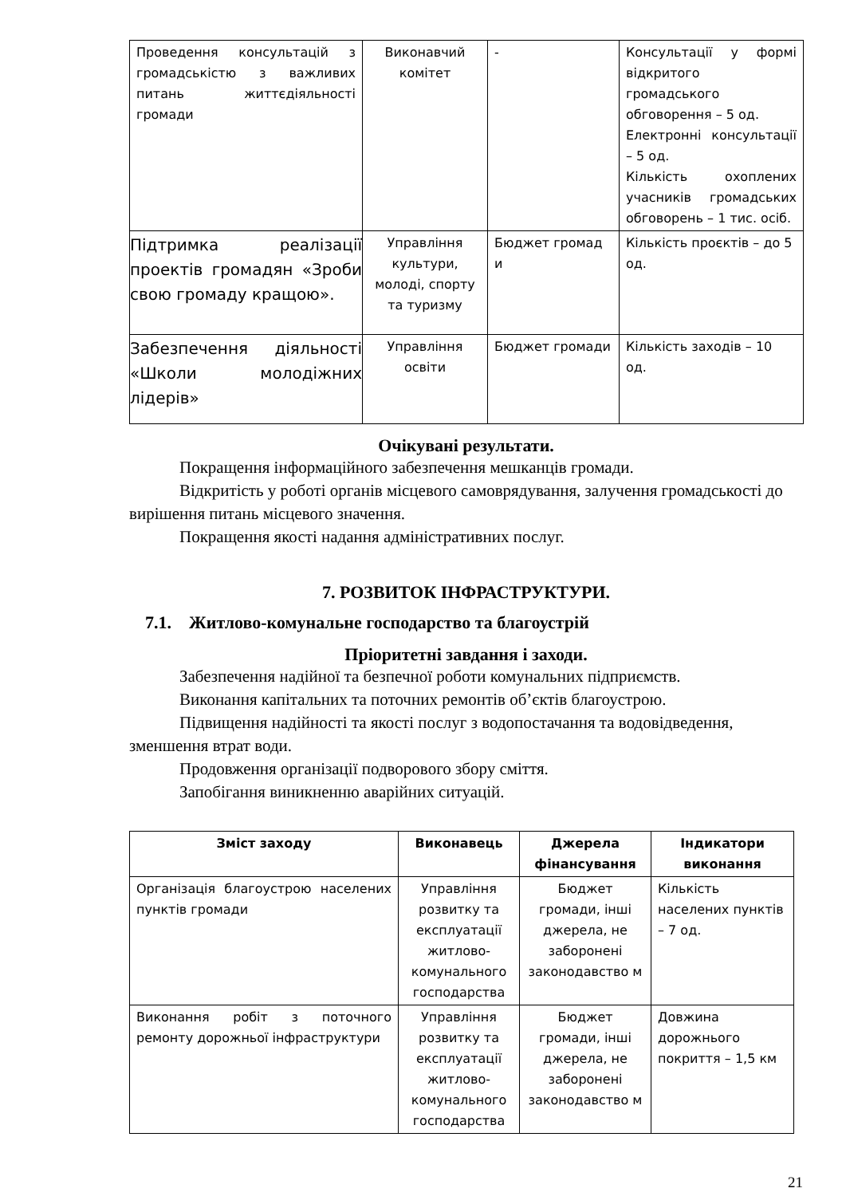| Проведення консультацій з громадськістю з важливих питань життєдіяльності громади | Виконавчий комітет | - | Консультації у формі відкритого громадського обговорення – 5 од. Електронні консультації – 5 од. Кількість охоплених учасників громадських обговорень – 1 тис. осіб. |
| Підтримка реалізації проектів громадян «Зроби свою громаду кращою». | Управління культури, молоді, спорту та туризму | Бюджет громад и | Кількість проєктів – до 5 од. |
| Забезпечення діяльності «Школи молодіжних лідерів» | Управління освіти | Бюджет громади | Кількість заходів – 10 од. |
Очікувані результати.
Покращення інформаційного забезпечення мешканців громади.
Відкритість у роботі органів місцевого самоврядування, залучення громадськості до вирішення питань місцевого значення.
Покращення якості надання адміністративних послуг.
7. РОЗВИТОК ІНФРАСТРУКТУРИ.
7.1. Житлово-комунальне господарство та благоустрій
Пріоритетні завдання і заходи.
Забезпечення надійної та безпечної роботи комунальних підприємств.
Виконання капітальних та поточних ремонтів об’єктів благоустрою.
Підвищення надійності та якості послуг з водопостачання та водовідведення, зменшення втрат води.
Продовження організації подворового збору сміття.
Запобігання виникненню аварійних ситуацій.
| Зміст заходу | Виконавець | Джерела фінансування | Індикатори виконання |
| --- | --- | --- | --- |
| Організація благоустрою населених пунктів громади | Управління розвитку та експлуатації житлово-комунального господарства | Бюджет громади, інші джерела, не заборонені законодавство м | Кількість населених пунктів – 7 од. |
| Виконання робіт з поточного ремонту дорожньої інфраструктури | Управління розвитку та експлуатації житлово-комунального господарства | Бюджет громади, інші джерела, не заборонені законодавство м | Довжина дорожнього покриття – 1,5 км |
21